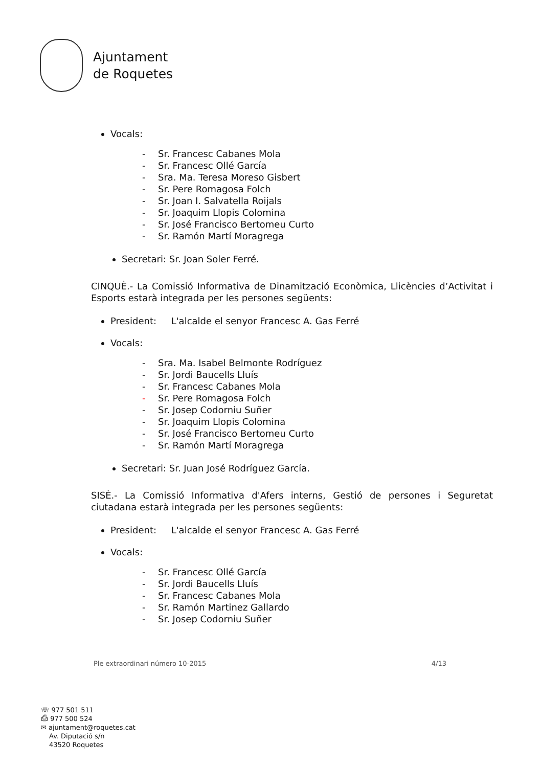Ajuntament
de Roquetes
Vocals:
- Sr. Francesc Cabanes Mola
- Sr. Francesc Ollé García
- Sra. Ma. Teresa Moreso Gisbert
- Sr. Pere Romagosa Folch
- Sr. Joan I. Salvatella Roijals
- Sr. Joaquim Llopis Colomina
- Sr. José Francisco Bertomeu Curto
- Sr. Ramón Martí Moragrega
Secretari: Sr. Joan Soler Ferré.
CINQUÈ.- La Comissió Informativa de Dinamització Econòmica, Llicències d’Activitat i Esports estarà integrada per les persones següents:
President: L'alcalde el senyor Francesc A. Gas Ferré
Vocals:
- Sra. Ma. Isabel Belmonte Rodríguez
- Sr. Jordi Baucells Lluís
- Sr. Francesc Cabanes Mola
- Sr. Pere Romagosa Folch
- Sr. Josep Codorniu Suñer
- Sr. Joaquim Llopis Colomina
- Sr. José Francisco Bertomeu Curto
- Sr. Ramón Martí Moragrega
Secretari: Sr. Juan José Rodríguez García.
SISÈ.- La Comissió Informativa d'Afers interns, Gestió de persones i Seguretat ciutadana estarà integrada per les persones següents:
President: L'alcalde el senyor Francesc A. Gas Ferré
Vocals:
- Sr. Francesc Ollé García
- Sr. Jordi Baucells Lluís
- Sr. Francesc Cabanes Mola
- Sr. Ramón Martinez Gallardo
- Sr. Josep Codorniu Suñer
Ple extraordinari número 10-2015 4/13
☏ 977 501 511
⎙ 977 500 524
✉ ajuntament@roquetes.cat
Av. Diputació s/n
43520 Roquetes